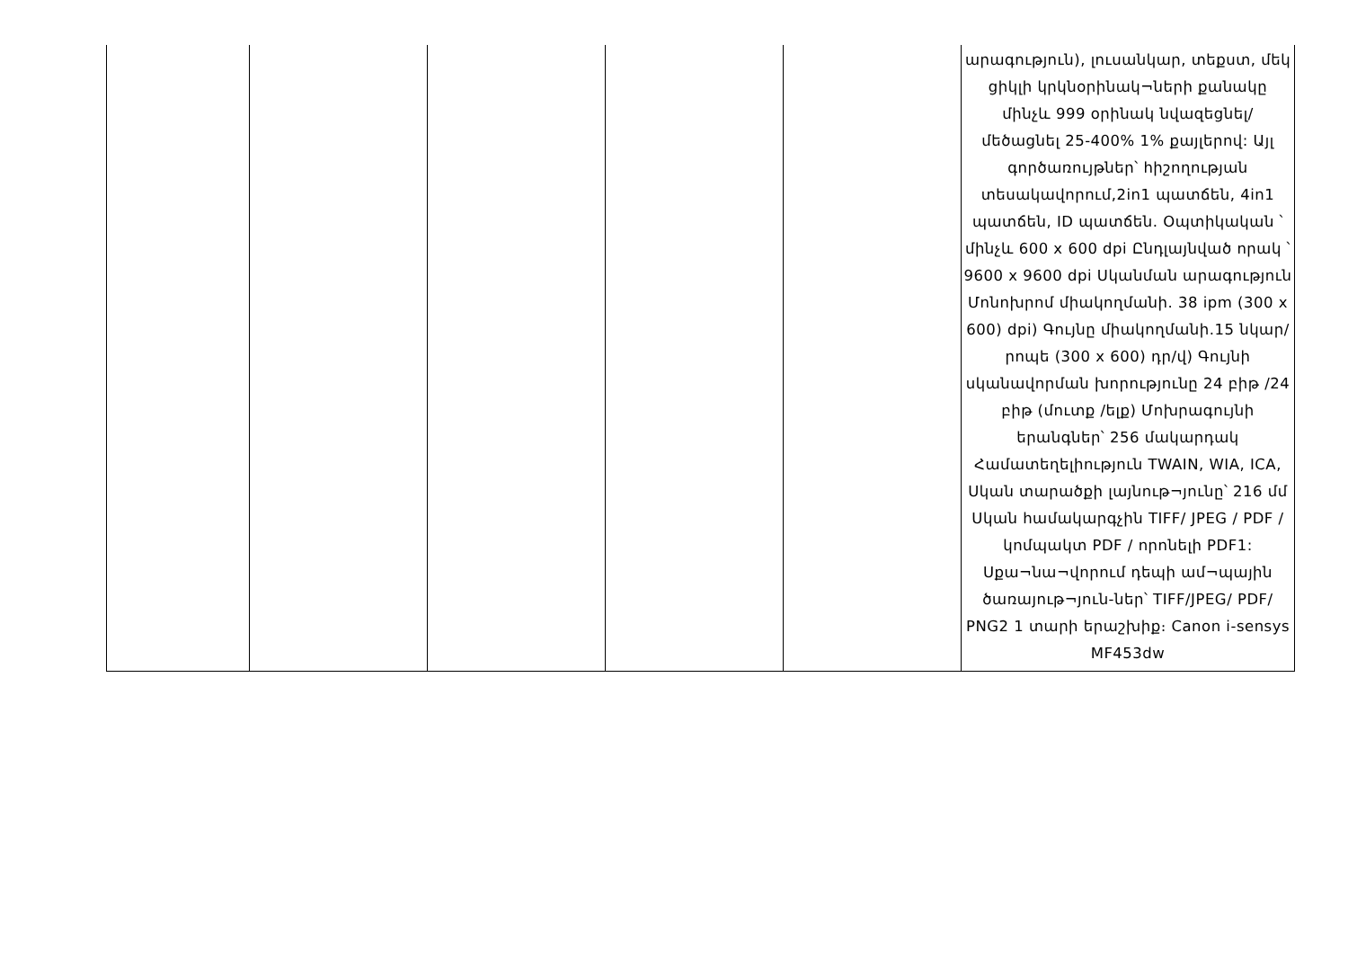| | | | | | արագություն), լուսանկար, տեքստ, մեկ ցիկլի կրկնօրինակ¬ների քանակը մինչև 999 օրինակ նվազեցնել/ մեծացնել 25-400% 1% քայլերով: Այլ գործառույթներ՝ հիշողության տեսակավորում,2in1 պատճեն, 4in1 պատճեն, ID պատճեն. Օպտիկական ՝ մինչև 600 x 600 dpi Ընդլայնված որակ ՝ 9600 x 9600 dpi Սկանման արագություն Մոնոխրոմ միակողմանի. 38 ipm (300 x 600) dpi) Գույնը միակողմանի.15 նկար/րոպե (300 x 600) դր/վ) Գույնի սկանավորման խորությունը 24 բիթ /24 բիթ (մուտք /ելք) Մոխրագույնի երանգներ՝ 256 մակարդակ Համատեղելիություն TWAIN, WIA, ICA, Սկան տարածքի լայնութ¬յունը՝ 216 մմ Սկան համակարգչին TIFF/ JPEG / PDF / կոմպակտ PDF / որոնելի PDF1: Սքա¬նա¬վորում դեպի ամ¬պային ծառայութ¬յուն-ներ՝ TIFF/JPEG/ PDF/ PNG2 1 տարի երաշխիք։ Canon i-sensys MF453dw |